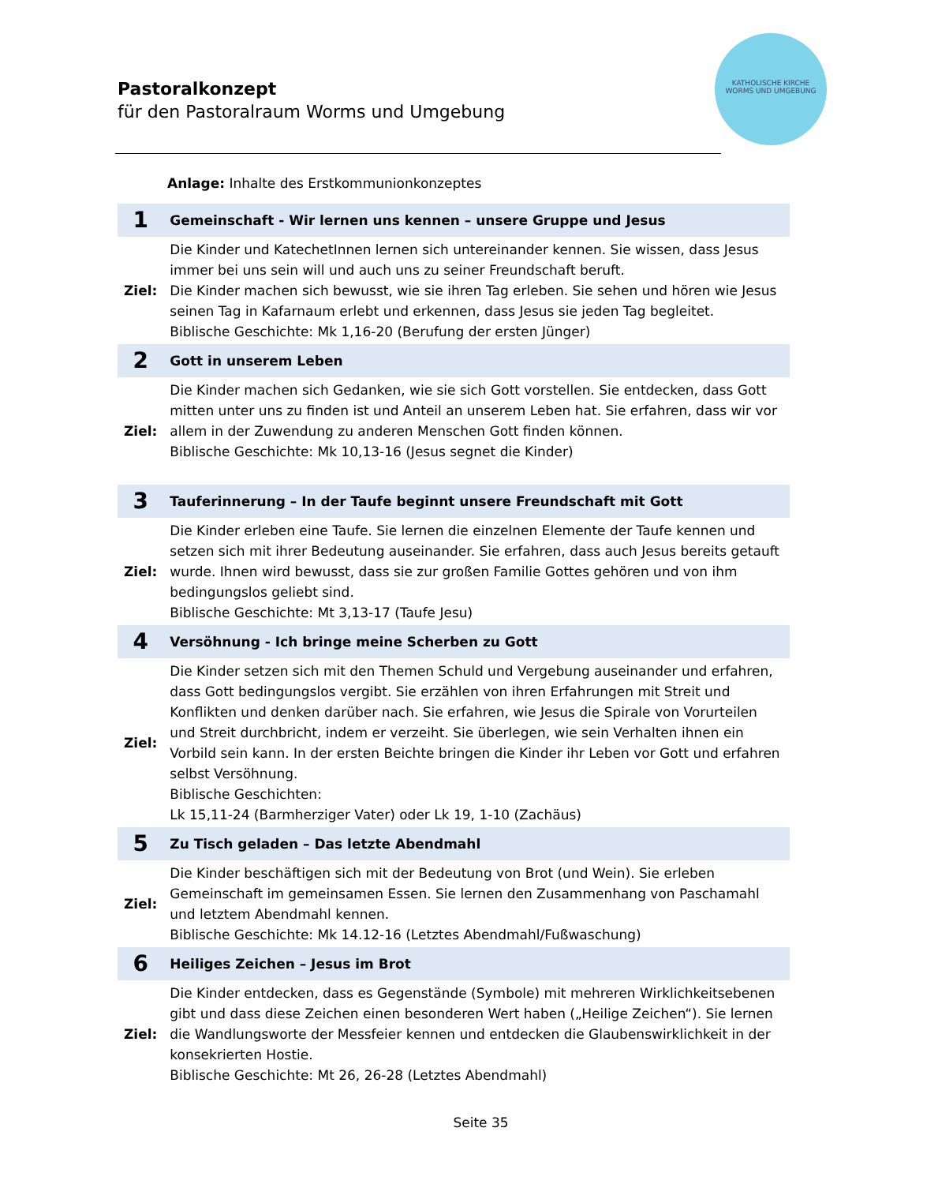Pastoralkonzept
für den Pastoralraum Worms und Umgebung
KATHOLISCHE KIRCHE
WORMS UND UMGEBUNG
Anlage: Inhalte des Erstkommunionkonzeptes
| 1 | Gemeinschaft - Wir lernen uns kennen – unsere Gruppe und Jesus |
| Ziel: | Die Kinder und KatechetInnen lernen sich untereinander kennen. Sie wissen, dass Jesus immer bei uns sein will und auch uns zu seiner Freundschaft beruft. Die Kinder machen sich bewusst, wie sie ihren Tag erleben. Sie sehen und hören wie Jesus seinen Tag in Kafarnaum erlebt und erkennen, dass Jesus sie jeden Tag begleitet. Biblische Geschichte: Mk 1,16-20 (Berufung der ersten Jünger) |
| 2 | Gott in unserem Leben |
| Ziel: | Die Kinder machen sich Gedanken, wie sie sich Gott vorstellen. Sie entdecken, dass Gott mitten unter uns zu finden ist und Anteil an unserem Leben hat. Sie erfahren, dass wir vor allem in der Zuwendung zu anderen Menschen Gott finden können. Biblische Geschichte: Mk 10,13-16 (Jesus segnet die Kinder) |
| 3 | Tauferinnerung – In der Taufe beginnt unsere Freundschaft mit Gott |
| Ziel: | Die Kinder erleben eine Taufe. Sie lernen die einzelnen Elemente der Taufe kennen und setzen sich mit ihrer Bedeutung auseinander. Sie erfahren, dass auch Jesus bereits getauft wurde. Ihnen wird bewusst, dass sie zur großen Familie Gottes gehören und von ihm bedingungslos geliebt sind. Biblische Geschichte: Mt 3,13-17 (Taufe Jesu) |
| 4 | Versöhnung - Ich bringe meine Scherben zu Gott |
| Ziel: | Die Kinder setzen sich mit den Themen Schuld und Vergebung auseinander und erfahren, dass Gott bedingungslos vergibt. Sie erzählen von ihren Erfahrungen mit Streit und Konflikten und denken darüber nach. Sie erfahren, wie Jesus die Spirale von Vorurteilen und Streit durchbricht, indem er verzeiht. Sie überlegen, wie sein Verhalten ihnen ein Vorbild sein kann. In der ersten Beichte bringen die Kinder ihr Leben vor Gott und erfahren selbst Versöhnung. Biblische Geschichten: Lk 15,11-24 (Barmherziger Vater) oder Lk 19, 1-10 (Zachäus) |
| 5 | Zu Tisch geladen – Das letzte Abendmahl |
| Ziel: | Die Kinder beschäftigen sich mit der Bedeutung von Brot (und Wein). Sie erleben Gemeinschaft im gemeinsamen Essen. Sie lernen den Zusammenhang von Paschamahl und letztem Abendmahl kennen. Biblische Geschichte: Mk 14.12-16 (Letztes Abendmahl/Fußwaschung) |
| 6 | Heiliges Zeichen – Jesus im Brot |
| Ziel: | Die Kinder entdecken, dass es Gegenstände (Symbole) mit mehreren Wirklichkeitsebenen gibt und dass diese Zeichen einen besonderen Wert haben („Heilige Zeichen“). Sie lernen die Wandlungsworte der Messfeier kennen und entdecken die Glaubenswirklichkeit in der konsekrierten Hostie. Biblische Geschichte: Mt 26, 26-28 (Letztes Abendmahl) |
Seite 35